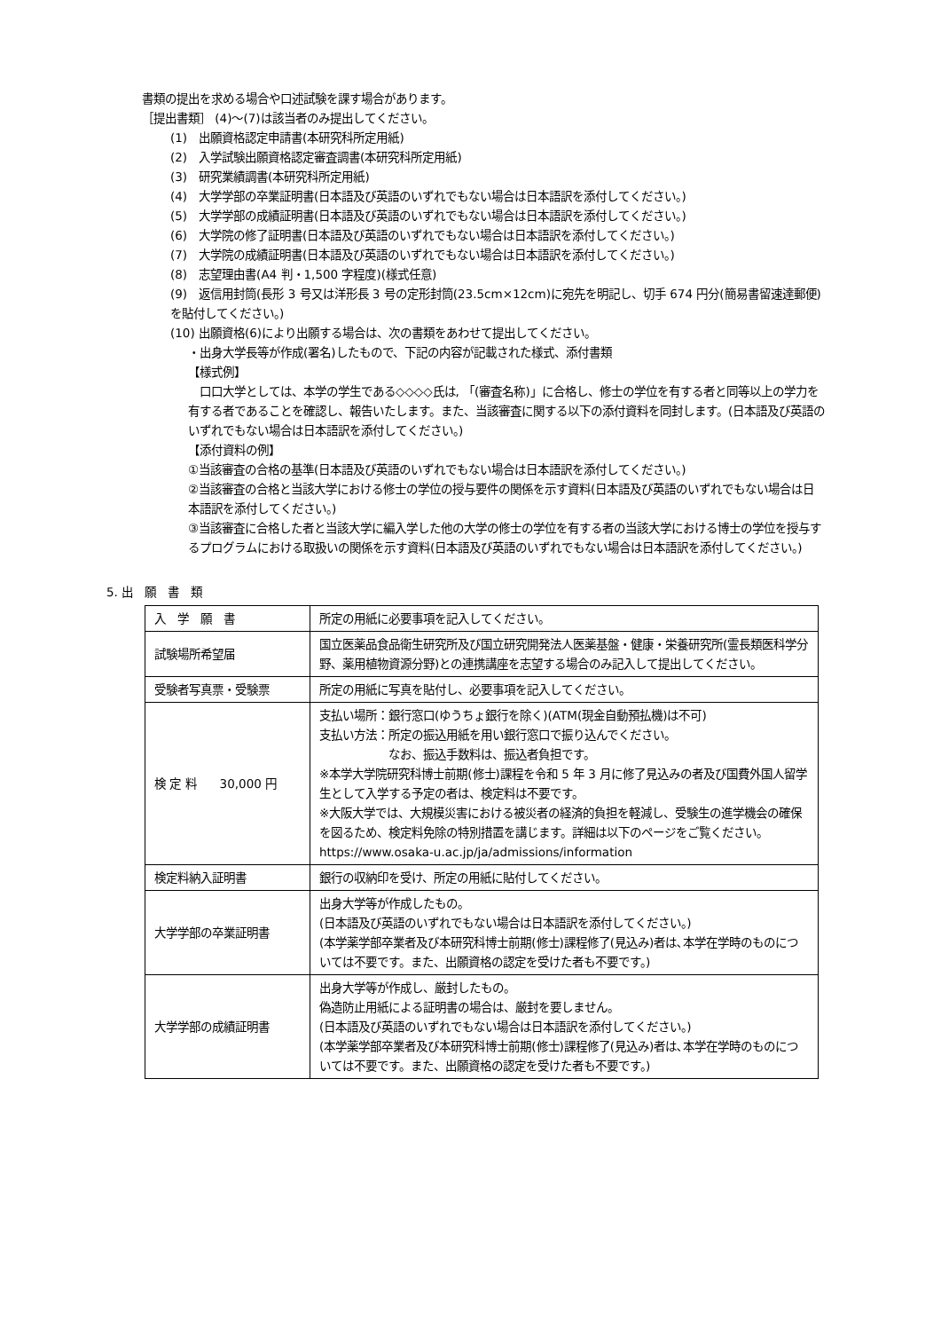書類の提出を求める場合や口述試験を課す場合があります。
［提出書類］ (4)～(7)は該当者のみ提出してください。
(1)　出願資格認定申請書(本研究科所定用紙)
(2)　入学試験出願資格認定審査調書(本研究科所定用紙)
(3)　研究業績調書(本研究科所定用紙)
(4)　大学学部の卒業証明書(日本語及び英語のいずれでもない場合は日本語訳を添付してください。)
(5)　大学学部の成績証明書(日本語及び英語のいずれでもない場合は日本語訳を添付してください。)
(6)　大学院の修了証明書(日本語及び英語のいずれでもない場合は日本語訳を添付してください。)
(7)　大学院の成績証明書(日本語及び英語のいずれでもない場合は日本語訳を添付してください。)
(8)　志望理由書(A4 判・1,500 字程度)(様式任意)
(9)　返信用封筒(長形 3 号又は洋形長 3 号の定形封筒(23.5cm×12cm)に宛先を明記し、切手 674 円分(簡易書留速達郵便)を貼付してください。)
(10) 出願資格(6)により出願する場合は、次の書類をあわせて提出してください。
・出身大学長等が作成(署名)したもので、下記の内容が記載された様式、添付書類
【様式例】
　口口大学としては、本学の学生である◇◇◇◇氏は, 「(審査名称)」に合格し、修士の学位を有する者と同等以上の学力を有する者であることを確認し、報告いたします。また、当該審査に関する以下の添付資料を同封します。(日本語及び英語のいずれでもない場合は日本語訳を添付してください。)
【添付資料の例】
①当該審査の合格の基準(日本語及び英語のいずれでもない場合は日本語訳を添付してください。)
②当該審査の合格と当該大学における修士の学位の授与要件の関係を示す資料(日本語及び英語のいずれでもない場合は日本語訳を添付してください。)
③当該審査に合格した者と当該大学に編入学した他の大学の修士の学位を有する者の当該大学における博士の学位を授与するプログラムにおける取扱いの関係を示す資料(日本語及び英語のいずれでもない場合は日本語訳を添付してください。)
5. 出　願　書　類
| 入 学 願 書 | 所定の用紙に必要事項を記入してください。 |
| 試験場所希望届 | 国立医薬品食品衛生研究所及び国立研究開発法人医薬基盤・健康・栄養研究所(霊長類医科学分野、薬用植物資源分野)との連携講座を志望する場合のみ記入して提出してください。 |
| 受験者写真票・受験票 | 所定の用紙に写真を貼付し、必要事項を記入してください。 |
| 検 定 料 30,000 円 | 支払い場所：銀行窓口(ゆうちょ銀行を除く)(ATM(現金自動預払機)は不可) 支払い方法：所定の振込用紙を用い銀行窓口で振り込んでください。 なお、振込手数料は、振込者負担です。 ※本学大学院研究科博士前期(修士)課程を令和 5 年 3 月に修了見込みの者及び国費外国人留学生として入学する予定の者は、検定料は不要です。 ※大阪大学では、大規模災害における被災者の経済的負担を軽減し、受験生の進学機会の確保を図るため、検定料免除の特別措置を講じます。詳細は以下のページをご覧ください。 https://www.osaka-u.ac.jp/ja/admissions/information |
| 検定料納入証明書 | 銀行の収納印を受け、所定の用紙に貼付してください。 |
| 大学学部の卒業証明書 | 出身大学等が作成したもの。 (日本語及び英語のいずれでもない場合は日本語訳を添付してください。) (本学薬学部卒業者及び本研究科博士前期(修士)課程修了(見込み)者は､本学在学時のものについては不要です。また、出願資格の認定を受けた者も不要です。) |
| 大学学部の成績証明書 | 出身大学等が作成し、厳封したもの。 偽造防止用紙による証明書の場合は、厳封を要しません。 (日本語及び英語のいずれでもない場合は日本語訳を添付してください。) (本学薬学部卒業者及び本研究科博士前期(修士)課程修了(見込み)者は､本学在学時のものについては不要です。また、出願資格の認定を受けた者も不要です。) |